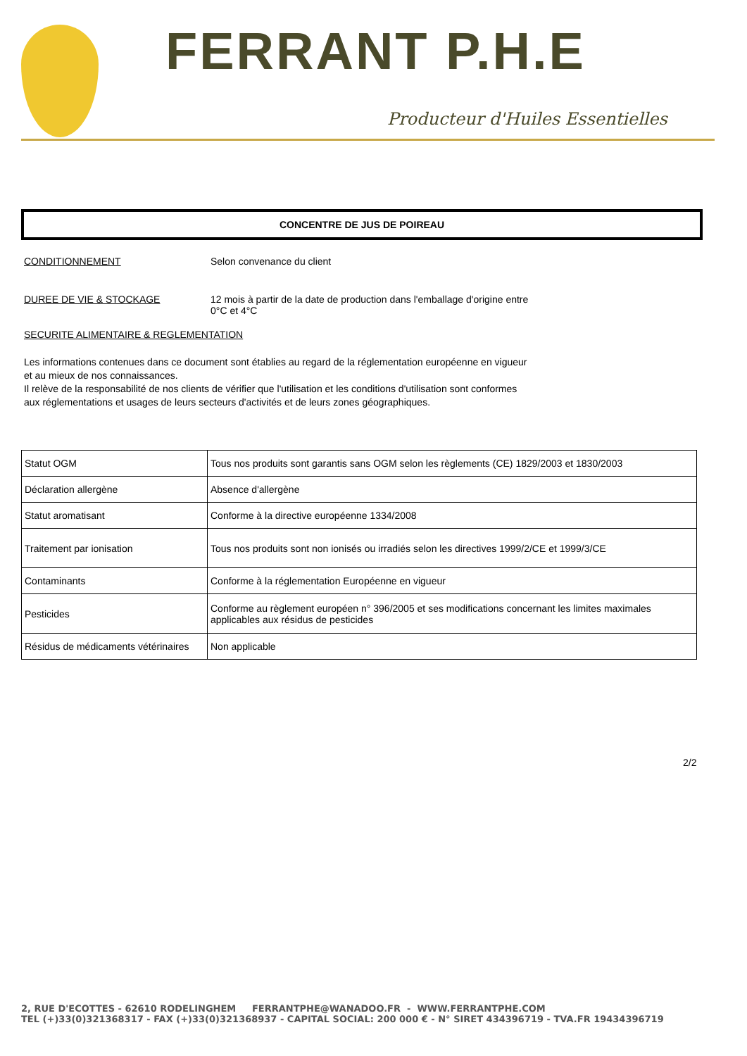FERRANT P.H.E
Producteur d'Huiles Essentielles
CONCENTRE DE JUS DE POIREAU
CONDITIONNEMENT Selon convenance du client
DUREE DE VIE & STOCKAGE 12 mois à partir de la date de production dans l'emballage d'origine entre
0°C et 4°C
SECURITE ALIMENTAIRE & REGLEMENTATION
Les informations contenues dans ce document sont établies au regard de la réglementation européenne en vigueur
et au mieux de nos connaissances.
Il relève de la responsabilité de nos clients de vérifier que l'utilisation et les conditions d'utilisation sont conformes
aux réglementations et usages de leurs secteurs d'activités et de leurs zones géographiques.
| Statut OGM | Tous nos produits sont garantis sans OGM selon les règlements (CE) 1829/2003 et 1830/2003 |
| Déclaration allergène | Absence d'allergène |
| Statut aromatisant | Conforme à la directive européenne 1334/2008 |
| Traitement par ionisation | Tous nos produits sont non ionisés ou irradiés selon les directives 1999/2/CE et 1999/3/CE |
| Contaminants | Conforme à la réglementation Européenne en vigueur |
| Pesticides | Conforme au règlement européen n° 396/2005 et ses modifications concernant les limites maximales applicables aux résidus de pesticides |
| Résidus de médicaments vétérinaires | Non applicable |
2/2
2, RUE D'ECOTTES - 62610 RODELINGHEM FERRANTPHE@WANADOO.FR - WWW.FERRANTPHE.COM
TEL (+)33(0)321368317 - FAX (+)33(0)321368937 - CAPITAL SOCIAL: 200 000 € - N° SIRET 434396719 - TVA.FR 19434396719